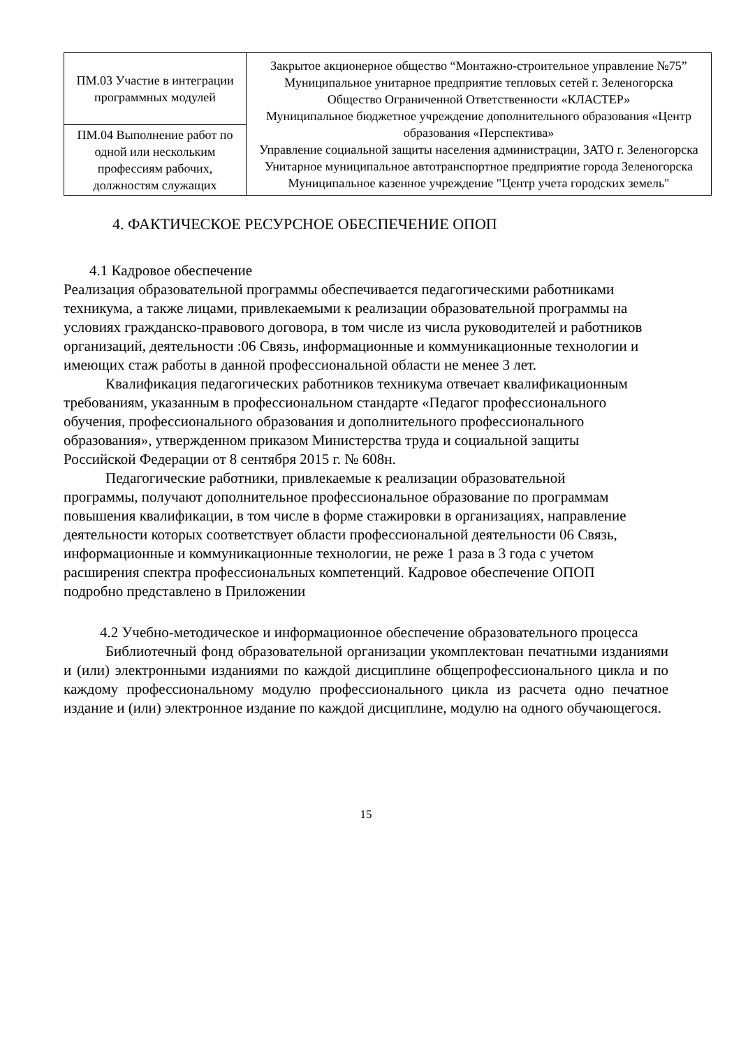| ПМ.03 Участие в интеграции программных модулей | Закрытое акционерное общество “Монтажно-строительное управление №75” Муниципальное унитарное предприятие тепловых сетей г. Зеленогорска Общество Ограниченной Ответственности «КЛАСТЕР» Муниципальное бюджетное учреждение дополнительного образования «Центр образования «Перспектива» Управление социальной защиты населения администрации, ЗАТО г. Зеленогорска Унитарное муниципальное автотранспортное предприятие города Зеленогорска Муниципальное казенное учреждение "Центр учета городских земель" |
| ПМ.04 Выполнение работ по одной или нескольким профессиям рабочих, должностям служащих | |
4. ФАКТИЧЕСКОЕ РЕСУРСНОЕ ОБЕСПЕЧЕНИЕ ОПОП
4.1 Кадровое обеспечение
Реализация образовательной программы обеспечивается педагогическими работниками техникума, а также лицами, привлекаемыми к реализации образовательной программы на условиях гражданско-правового договора, в том числе из числа руководителей и работников организаций, деятельности :06 Связь, информационные и коммуникационные технологии и имеющих стаж работы в данной профессиональной области не менее 3 лет.
Квалификация педагогических работников техникума отвечает квалификационным требованиям, указанным в профессиональном стандарте «Педагог профессионального обучения, профессионального образования и дополнительного профессионального образования», утвержденном приказом Министерства труда и социальной защиты Российской Федерации от 8 сентября 2015 г. № 608н.
Педагогические работники, привлекаемые к реализации образовательной программы, получают дополнительное профессиональное образование по программам повышения квалификации, в том числе в форме стажировки в организациях, направление деятельности которых соответствует области профессиональной деятельности 06 Связь, информационные и коммуникационные технологии, не реже 1 раза в 3 года с учетом расширения спектра профессиональных компетенций. Кадровое обеспечение ОПОП подробно представлено в Приложении
4.2 Учебно-методическое и информационное обеспечение образовательного процесса
Библиотечный фонд образовательной организации укомплектован печатными изданиями и (или) электронными изданиями по каждой дисциплине общепрофессионального цикла и по каждому профессиональному модулю профессионального цикла из расчета одно печатное издание и (или) электронное издание по каждой дисциплине, модулю на одного обучающегося.
15